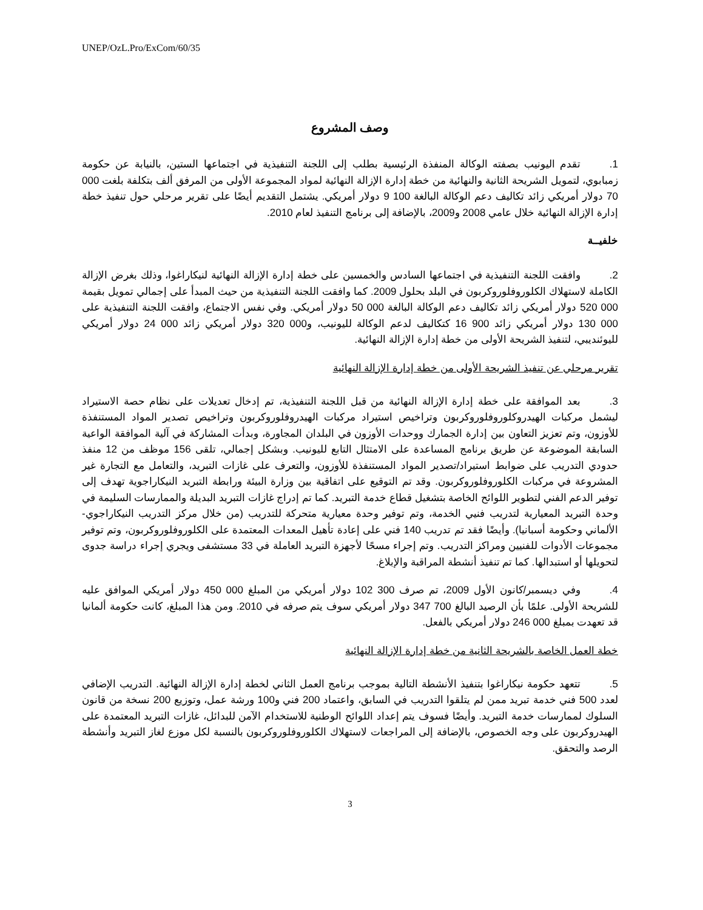UNEP/OzL.Pro/ExCom/60/35
وصف المشروع
1. تقدم اليونيب بصفته الوكالة المنفذة الرئيسية بطلب إلى اللجنة التنفيذية في اجتماعها الستين، بالنيابة عن حكومة زمبابوي، لتمويل الشريحة الثانية والنهائية من خطة إدارة الإزالة النهائية لمواد المجموعة الأولى من المرفق ألف بتكلفة بلغت 000 70 دولار أمريكي زائد تكاليف دعم الوكالة البالغة 100 9 دولار أمريكي. يشتمل التقديم أيضًا على تقرير مرحلي حول تنفيذ خطة إدارة الإزالة النهائية خلال عامي 2008 و2009، بالإضافة إلى برنامج التنفيذ لعام 2010.
خلفيــة
2. وافقت اللجنة التنفيذية في اجتماعها السادس والخمسين على خطة إدارة الإزالة النهائية لنيكاراغوا، وذلك بغرض الإزالة الكاملة لاستهلاك الكلوروفلوروكربون في البلد بحلول 2009. كما وافقت اللجنة التنفيذية من حيث المبدأ على إجمالي تمويل بقيمة 000 520 دولار أمريكي زائد تكاليف دعم الوكالة البالغة 000 50 دولار أمريكي. وفي نفس الاجتماع، وافقت اللجنة التنفيذية على 000 130 دولار أمريكي زائد 900 16 كتكاليف لدعم الوكالة لليونيب، و000 320 دولار أمريكي زائد 000 24 دولار أمريكي لليوئنديبي، لتنفيذ الشريحة الأولى من خطة إدارة الإزالة النهائية.
تقرير مرحلي عن تنفيذ الشريحة الأولى من خطة إدارة الإزالة النهائية
3. بعد الموافقة على خطة إدارة الإزالة النهائية من قبل اللجنة التنفيذية، تم إدخال تعديلات على نظام حصة الاستيراد ليشمل مركبات الهيدروكلوروفلوروكربون وتراخيص استيراد مركبات الهيدروفلوروكربون وتراخيص تصدير المواد المستنفذة للأوزون، وتم تعزيز التعاون بين إدارة الجمارك ووحدات الأوزون في البلدان المجاورة، وبدأت المشاركة في آلية الموافقة الواعية السابقة الموضوعة عن طريق برنامج المساعدة على الامتثال التابع لليونيب. وبشكل إجمالي، تلقى 156 موظف من 12 منفذ حدودي التدريب على ضوابط استيراد/تصدير المواد المستنفذة للأوزون، والتعرف على غازات التبريد، والتعامل مع التجارة غير المشروعة في مركبات الكلوروفلوروكربون. وقد تم التوقيع على اتفاقية بين وزارة البيئة ورابطة التبريد النيكاراجوية تهدف إلى توفير الدعم الفني لتطوير اللوائح الخاصة بتشغيل قطاع خدمة التبريد. كما تم إدراج غازات التبريد البديلة والممارسات السليمة في وحدة التبريد المعيارية لتدريب فنيي الخدمة، وتم توفير وحدة معيارية متحركة للتدريب (من خلال مركز التدريب النيكاراجوي-الألماني وحكومة أسبانيا). وأيضًا فقد تم تدريب 140 فني على إعادة تأهيل المعدات المعتمدة على الكلوروفلوروكربون، وتم توفير مجموعات الأدوات للفنيين ومراكز التدريب. وتم إجراء مسحًا لأجهزة التبريد العاملة في 33 مستشفى ويجري إجراء دراسة جدوى لتحويلها أو استبدالها. كما تم تنفيذ أنشطة المراقبة والإبلاغ.
4. وفي ديسمبر/كانون الأول 2009، تم صرف 300 102 دولار أمريكي من المبلغ 000 450 دولار أمريكي الموافق عليه للشريحة الأولى. علمًا بأن الرصيد البالغ 700 347 دولار أمريكي سوف يتم صرفه في 2010. ومن هذا المبلغ، كانت حكومة ألمانيا قد تعهدت بمبلغ 000 246 دولار أمريكي بالفعل.
خطة العمل الخاصة بالشريحة الثانية من خطة إدارة الإزالة النهائية
5. تتعهد حكومة نيكاراغوا بتنفيذ الأنشطة التالية بموجب برنامج العمل الثاني لخطة إدارة الإزالة النهائية. التدريب الإضافي لعدد 500 فني خدمة تبريد ممن لم يتلقوا التدريب في السابق، واعتماد 200 فني و100 ورشة عمل، وتوزيع 200 نسخة من قانون السلوك لممارسات خدمة التبريد. وأيضًا فسوف يتم إعداد اللوائح الوطنية للاستخدام الآمن للبدائل، غازات التبريد المعتمدة على الهيدروكربون على وجه الخصوص، بالإضافة إلى المراجعات لاستهلاك الكلوروفلوروكربون بالنسبة لكل موزع لغاز التبريد وأنشطة الرصد والتحقق.
3